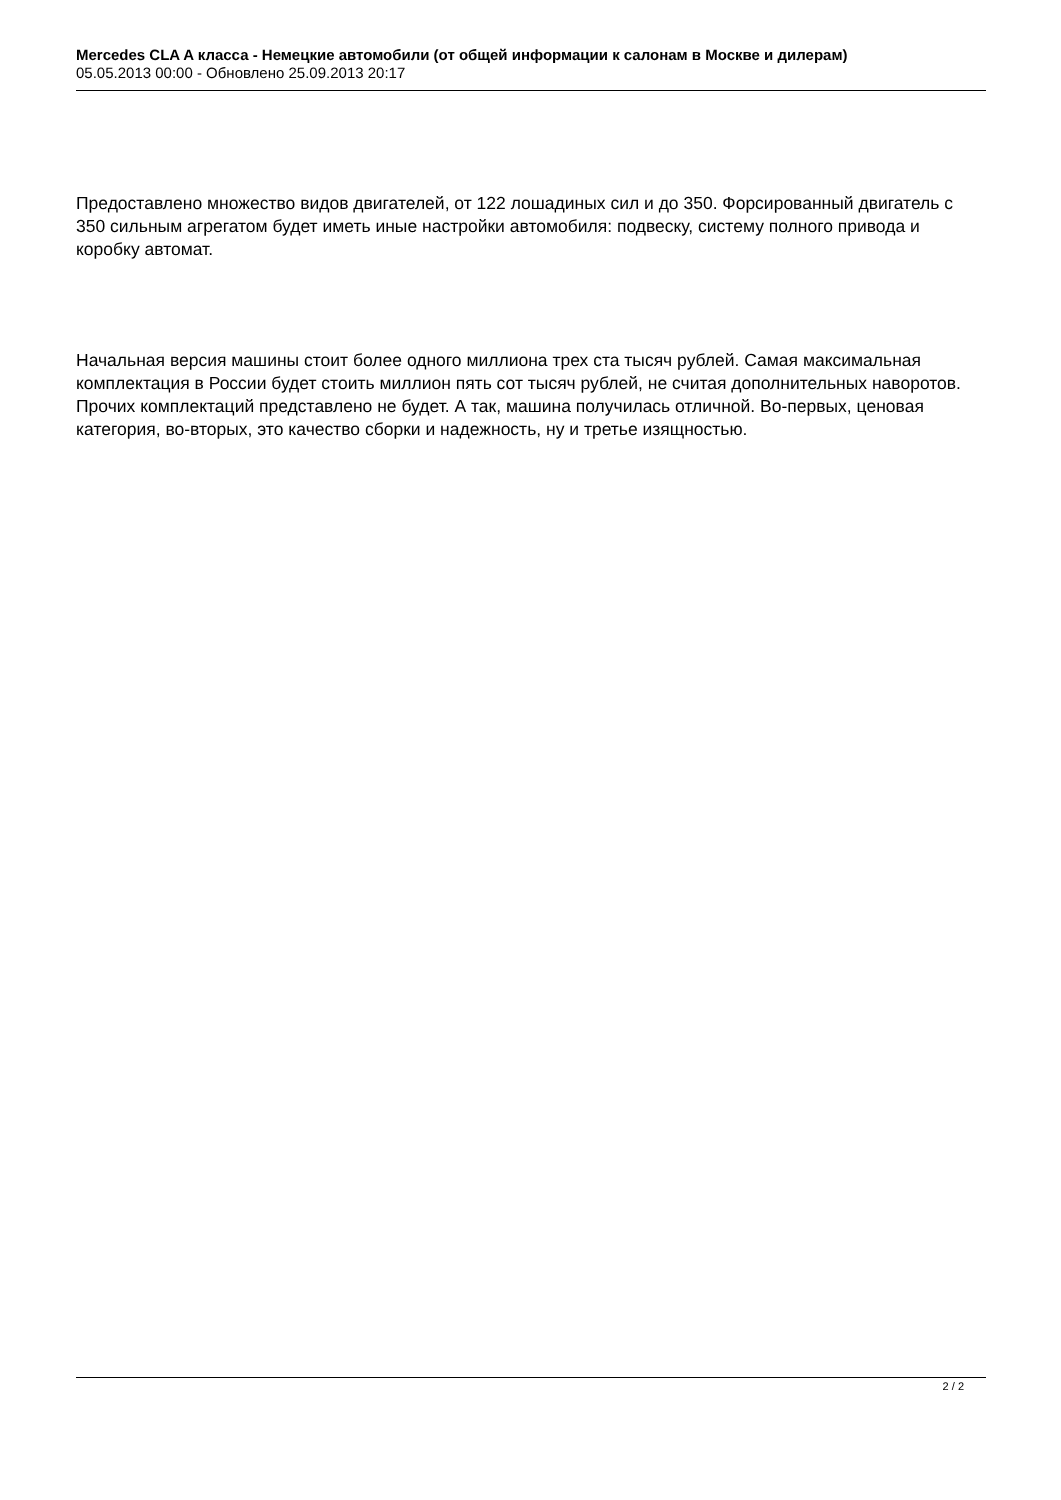Mercedes CLA A класса - Немецкие автомобили (от общей информации к салонам в Москве и дилерам)
05.05.2013 00:00 - Обновлено 25.09.2013 20:17
Предоставлено множество видов двигателей, от 122 лошадиных сил и до 350. Форсированный двигатель с 350 сильным агрегатом будет иметь иные настройки автомобиля: подвеску, систему полного привода и коробку автомат.
Начальная версия машины стоит более одного миллиона трех ста тысяч рублей. Самая максимальная комплектация в России будет стоить миллион пять сот тысяч рублей, не считая дополнительных наворотов. Прочих комплектаций представлено не будет. А так, машина получилась отличной. Во-первых, ценовая категория, во-вторых, это качество сборки и надежность, ну и третье изящностью.
2 / 2